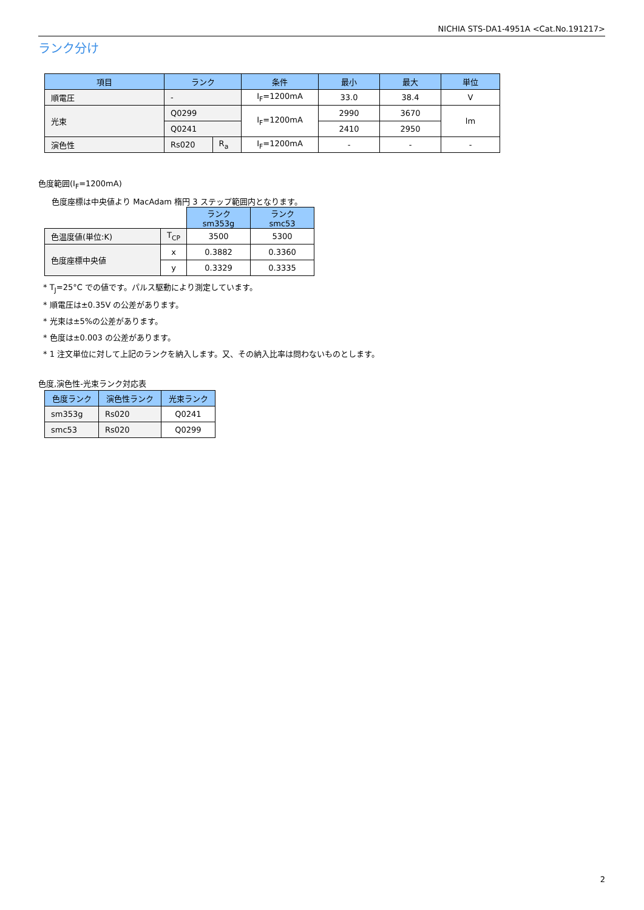NICHIA STS-DA1-4951A <Cat.No.191217>
ランク分け
| 項目 | ランク | | 条件 | 最小 | 最大 | 単位 |
| --- | --- | --- | --- | --- | --- | --- |
| 順電圧 | - | | I<sub>F</sub>=1200mA | 33.0 | 38.4 | V |
| 光束 | Q0299 | | I<sub>F</sub>=1200mA | 2990 | 3670 | lm |
| | Q0241 | | | 2410 | 2950 | |
| 演色性 | Rs020 | R<sub>a</sub> | I<sub>F</sub>=1200mA | - | - | - |
色度範囲(I<sub>F</sub>=1200mA)
色度座標は中央値より MacAdam 楕円 3 ステップ範囲内となります。
| | | ランク sm353g | ランク smc53 |
| 色温度値(単位:K) | T<sub>CP</sub> | 3500 | 5300 |
| 色度座標中央値 | x | 0.3882 | 0.3360 |
| | y | 0.3329 | 0.3335 |
* T<sub>J</sub>=25°C での値です。パルス駆動により測定しています。
* 順電圧は±0.35V の公差があります。
* 光束は±5%の公差があります。
* 色度は±0.003 の公差があります。
* 1 注文単位に対して上記のランクを納入します。又、その納入比率は問わないものとします。
色度,演色性-光束ランク対応表
| 色度ランク | 演色性ランク | 光束ランク |
| --- | --- | --- |
| sm353g | Rs020 | Q0241 |
| smc53 | Rs020 | Q0299 |
2